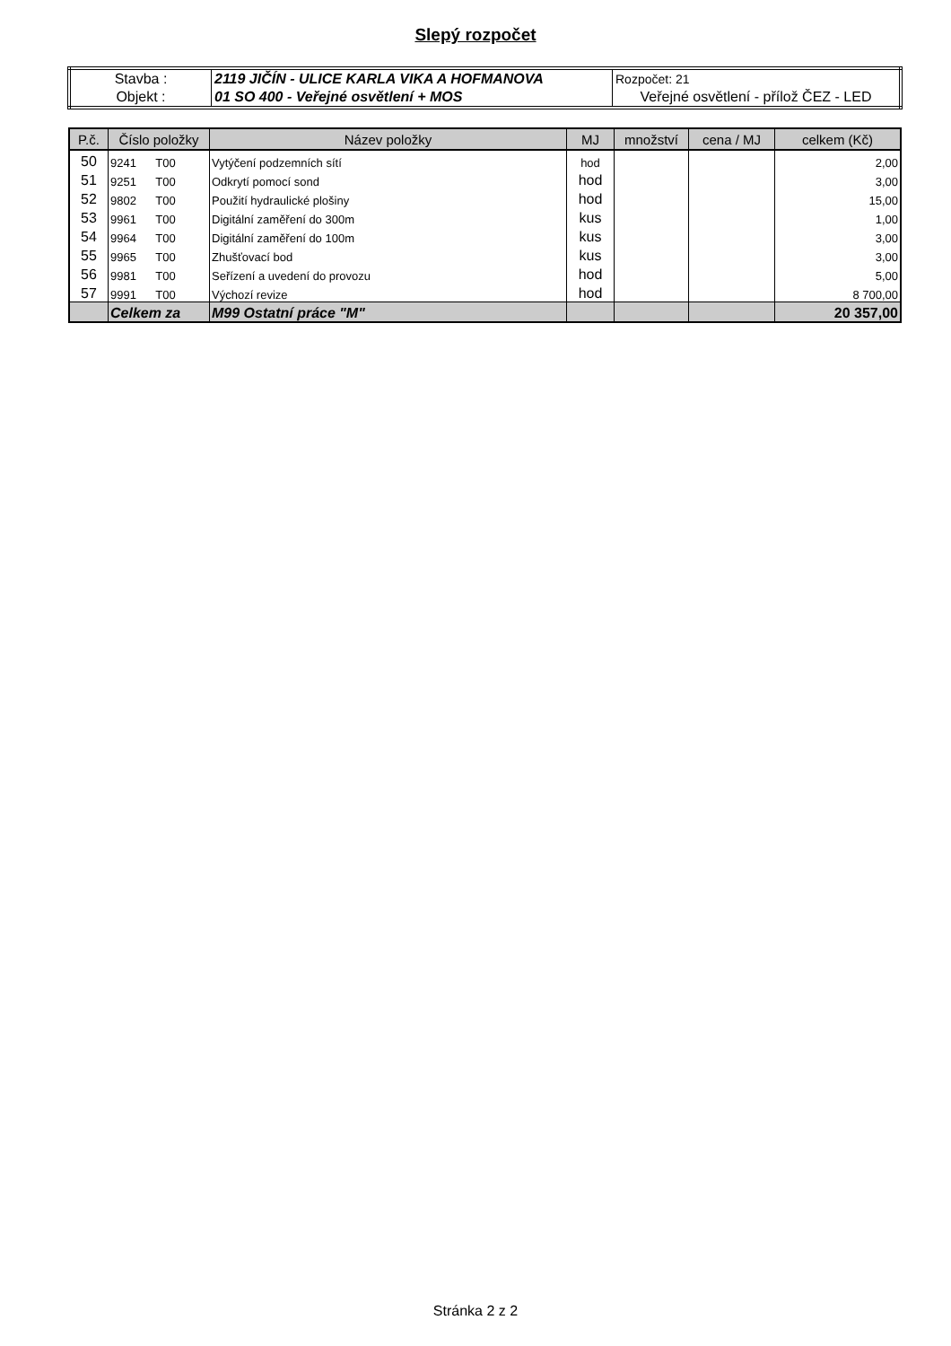Slepý rozpočet
| Stavba : | 2119 JIČÍN - ULICE KARLA VIKA A HOFMANOVA | Rozpočet: 21 |
| Objekt : | 01 SO 400 - Veřejné osvětlení + MOS | Veřejné osvětlení - přílož ČEZ - LED |
| P.č. | Číslo položky | Název položky | MJ | množství | cena / MJ | celkem (Kč) |
| --- | --- | --- | --- | --- | --- | --- |
| 50 | 9241 T00 | Vytýčení podzemních sítí | hod | | | 2,00 |
| 51 | 9251 T00 | Odkrytí pomocí sond | hod | | | 3,00 |
| 52 | 9802 T00 | Použití hydraulické plošiny | hod | | | 15,00 |
| 53 | 9961 T00 | Digitální zaměření do 300m | kus | | | 1,00 |
| 54 | 9964 T00 | Digitální zaměření do 100m | kus | | | 3,00 |
| 55 | 9965 T00 | Zhušťovací bod | kus | | | 3,00 |
| 56 | 9981 T00 | Seřízení a uvedení do provozu | hod | | | 5,00 |
| 57 | 9991 T00 | Výchozí revize | hod | | | 8 700,00 |
| | Celkem za | M99 Ostatní práce "M" | | | | 20 357,00 |
Stránka 2 z 2